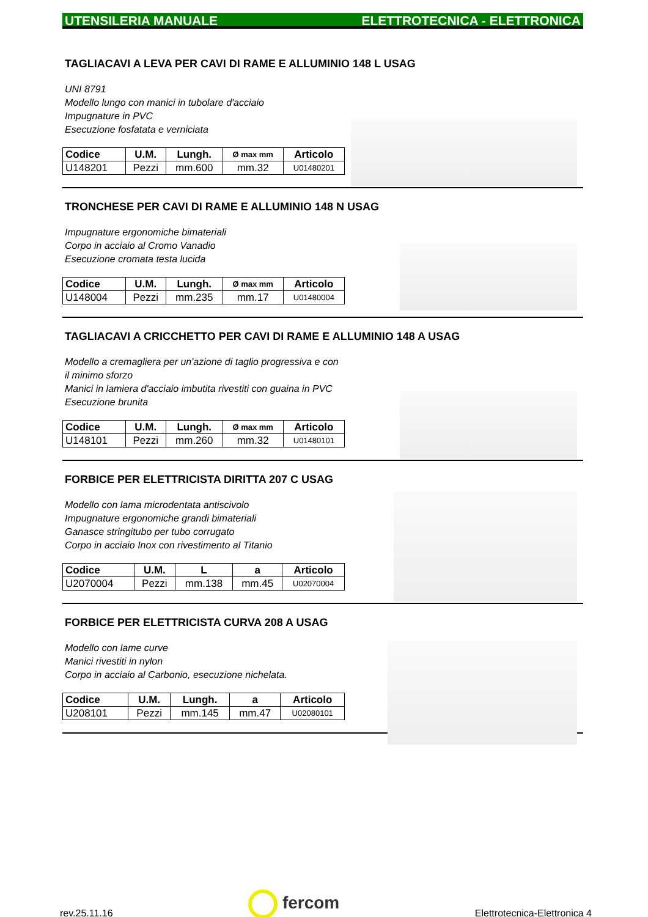UTENSILERIA MANUALE ELETTROTECNICA - ELETTRONICA
TAGLIACAVI A LEVA PER CAVI DI RAME E ALLUMINIO 148 L USAG
UNI 8791
Modello lungo con manici in tubolare d'acciaio
Impugnature in PVC
Esecuzione fosfatata e verniciata
| Codice | U.M. | Lungh. | Ø max mm | Articolo |
| --- | --- | --- | --- | --- |
| U148201 | Pezzi | mm.600 | mm.32 | U01480201 |
TRONCHESE PER CAVI DI RAME E ALLUMINIO 148 N USAG
Impugnature ergonomiche bimateriali
Corpo in acciaio al Cromo Vanadio
Esecuzione cromata testa lucida
| Codice | U.M. | Lungh. | Ø max mm | Articolo |
| --- | --- | --- | --- | --- |
| U148004 | Pezzi | mm.235 | mm.17 | U01480004 |
TAGLIACAVI A CRICCHETTO PER CAVI DI RAME E ALLUMINIO 148 A USAG
Modello a cremagliera per un'azione di taglio progressiva e con
il minimo sforzo
Manici in lamiera d'acciaio imbutita rivestiti con guaina in PVC
Esecuzione brunita
| Codice | U.M. | Lungh. | Ø max mm | Articolo |
| --- | --- | --- | --- | --- |
| U148101 | Pezzi | mm.260 | mm.32 | U01480101 |
FORBICE PER ELETTRICISTA DIRITTA 207 C USAG
Modello con lama microdentata antiscivolo
Impugnature ergonomiche grandi bimateriali
Ganasce stringitubo per tubo corrugato
Corpo in acciaio Inox con rivestimento al Titanio
| Codice | U.M. | L | a | Articolo |
| --- | --- | --- | --- | --- |
| U2070004 | Pezzi | mm.138 | mm.45 | U02070004 |
FORBICE PER ELETTRICISTA CURVA 208 A USAG
Modello con lame curve
Manici rivestiti in nylon
Corpo in acciaio al Carbonio, esecuzione nichelata.
| Codice | U.M. | Lungh. | a | Articolo |
| --- | --- | --- | --- | --- |
| U208101 | Pezzi | mm.145 | mm.47 | U02080101 |
rev.25.11.16 fercom Elettrotecnica-Elettronica 4